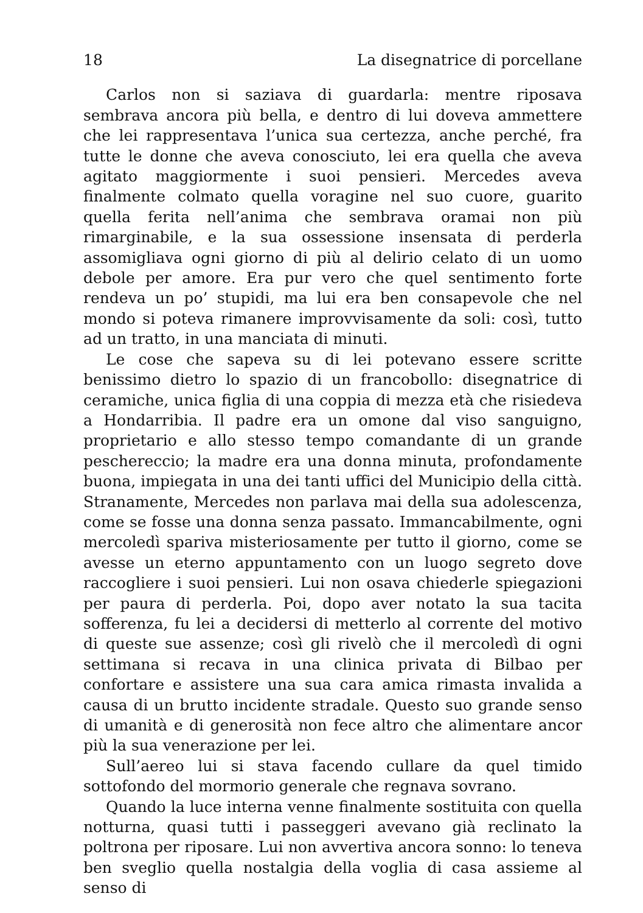18 La disegnatrice di porcellane
Carlos non si saziava di guardarla: mentre riposava sembrava ancora più bella, e dentro di lui doveva ammettere che lei rappresentava l’unica sua certezza, anche perché, fra tutte le donne che aveva conosciuto, lei era quella che aveva agitato maggiormente i suoi pensieri. Mercedes aveva finalmente colmato quella voragine nel suo cuore, guarito quella ferita nell’anima che sembrava oramai non più rimarginabile, e la sua ossessione insensata di perderla assomigliava ogni giorno di più al delirio celato di un uomo debole per amore. Era pur vero che quel sentimento forte rendeva un po’ stupidi, ma lui era ben consapevole che nel mondo si poteva rimanere improvvisamente da soli: così, tutto ad un tratto, in una manciata di minuti.
Le cose che sapeva su di lei potevano essere scritte benissimo dietro lo spazio di un francobollo: disegnatrice di ceramiche, unica figlia di una coppia di mezza età che risiedeva a Hondarribia. Il padre era un omone dal viso sanguigno, proprietario e allo stesso tempo comandante di un grande peschereccio; la madre era una donna minuta, profondamente buona, impiegata in una dei tanti uffici del Municipio della città. Stranamente, Mercedes non parlava mai della sua adolescenza, come se fosse una donna senza passato. Immancabilmente, ogni mercoledì spariva misteriosamente per tutto il giorno, come se avesse un eterno appuntamento con un luogo segreto dove raccogliere i suoi pensieri. Lui non osava chiederle spiegazioni per paura di perderla. Poi, dopo aver notato la sua tacita sofferenza, fu lei a decidersi di metterlo al corrente del motivo di queste sue assenze; così gli rivelò che il mercoledì di ogni settimana si recava in una clinica privata di Bilbao per confortare e assistere una sua cara amica rimasta invalida a causa di un brutto incidente stradale. Questo suo grande senso di umanità e di generosità non fece altro che alimentare ancor più la sua venerazione per lei.
Sull’aereo lui si stava facendo cullare da quel timido sottofondo del mormorio generale che regnava sovrano.
Quando la luce interna venne finalmente sostituita con quella notturna, quasi tutti i passeggeri avevano già reclinato la poltrona per riposare. Lui non avvertiva ancora sonno: lo teneva ben sveglio quella nostalgia della voglia di casa assieme al senso di